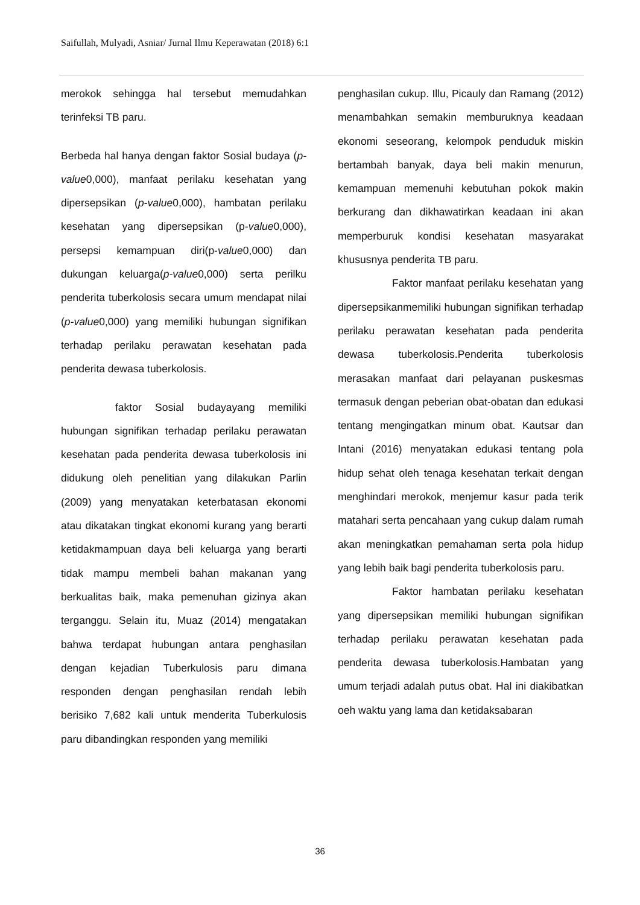Saifullah, Mulyadi, Asniar/ Jurnal Ilmu Keperawatan (2018) 6:1
merokok sehingga hal tersebut memudahkan terinfeksi TB paru.
Berbeda hal hanya dengan faktor Sosial budaya (p-value0,000), manfaat perilaku kesehatan yang dipersepsikan (p-value0,000), hambatan perilaku kesehatan yang dipersepsikan (p-value0,000), persepsi kemampuan diri(p-value0,000) dan dukungan keluarga(p-value0,000) serta perilku penderita tuberkolosis secara umum mendapat nilai (p-value0,000) yang memiliki hubungan signifikan terhadap perilaku perawatan kesehatan pada penderita dewasa tuberkolosis.
faktor Sosial budayayang memiliki hubungan signifikan terhadap perilaku perawatan kesehatan pada penderita dewasa tuberkolosis ini didukung oleh penelitian yang dilakukan Parlin (2009) yang menyatakan keterbatasan ekonomi atau dikatakan tingkat ekonomi kurang yang berarti ketidakmampuan daya beli keluarga yang berarti tidak mampu membeli bahan makanan yang berkualitas baik, maka pemenuhan gizinya akan terganggu. Selain itu, Muaz (2014) mengatakan bahwa terdapat hubungan antara penghasilan dengan kejadian Tuberkulosis paru dimana responden dengan penghasilan rendah lebih berisiko 7,682 kali untuk menderita Tuberkulosis paru dibandingkan responden yang memiliki
penghasilan cukup. Illu, Picauly dan Ramang (2012) menambahkan semakin memburuknya keadaan ekonomi seseorang, kelompok penduduk miskin bertambah banyak, daya beli makin menurun, kemampuan memenuhi kebutuhan pokok makin berkurang dan dikhawatirkan keadaan ini akan memperburuk kondisi kesehatan masyarakat khususnya penderita TB paru.
Faktor manfaat perilaku kesehatan yang dipersepsikanmemiliki hubungan signifikan terhadap perilaku perawatan kesehatan pada penderita dewasa tuberkolosis.Penderita tuberkolosis merasakan manfaat dari pelayanan puskesmas termasuk dengan peberian obat-obatan dan edukasi tentang mengingatkan minum obat. Kautsar dan Intani (2016) menyatakan edukasi tentang pola hidup sehat oleh tenaga kesehatan terkait dengan menghindari merokok, menjemur kasur pada terik matahari serta pencahaan yang cukup dalam rumah akan meningkatkan pemahaman serta pola hidup yang lebih baik bagi penderita tuberkolosis paru.
Faktor hambatan perilaku kesehatan yang dipersepsikan memiliki hubungan signifikan terhadap perilaku perawatan kesehatan pada penderita dewasa tuberkolosis.Hambatan yang umum terjadi adalah putus obat. Hal ini diakibatkan oeh waktu yang lama dan ketidaksabaran
36